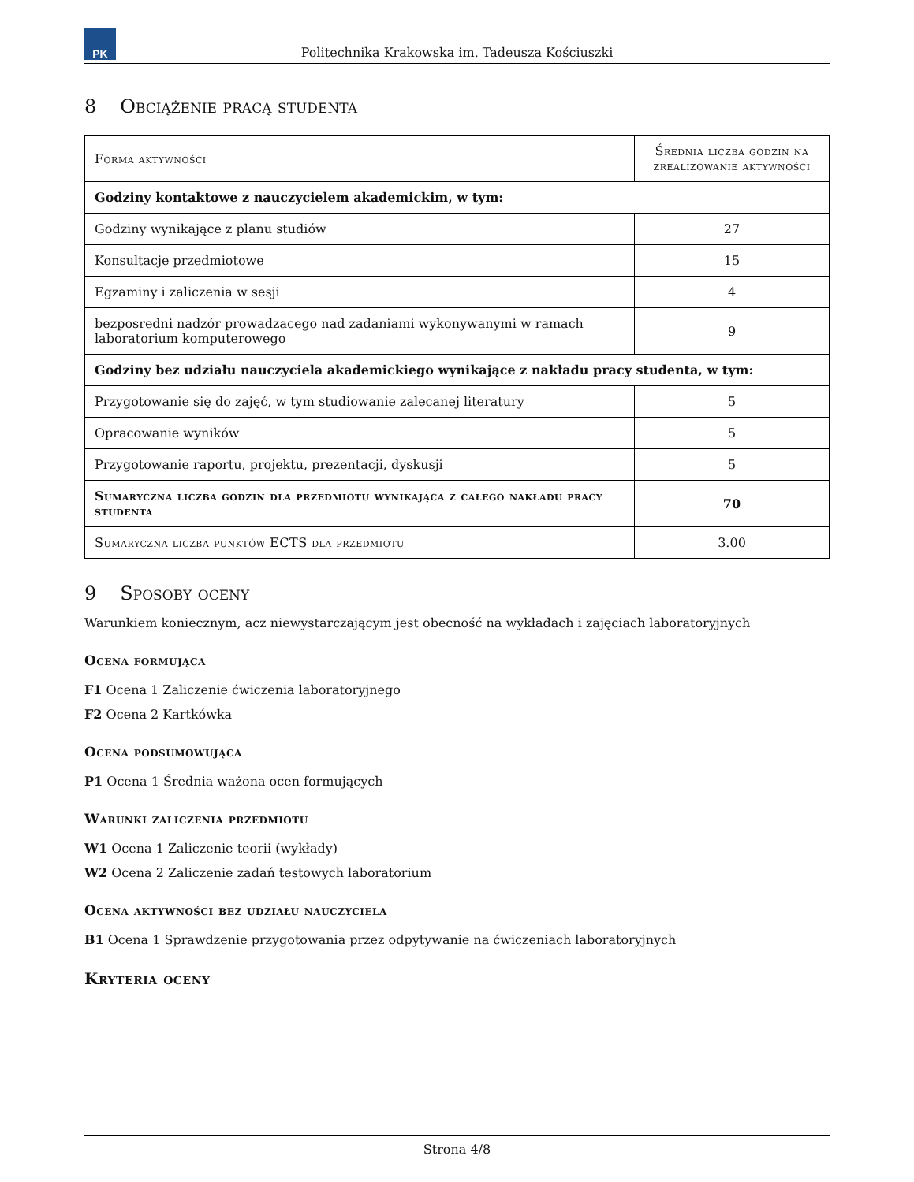PK
Politechnika Krakowska im. Tadeusza Kościuszki
8 Obciążenie pracą studenta
| Forma aktywności | Średnia liczba godzin na zrealizowanie aktywności |
| --- | --- |
| Godziny kontaktowe z nauczycielem akademickim, w tym: | |
| Godziny wynikające z planu studiów | 27 |
| Konsultacje przedmiotowe | 15 |
| Egzaminy i zaliczenia w sesji | 4 |
| bezposredni nadzór prowadzacego nad zadaniami wykonywanymi w ramach laboratorium komputerowego | 9 |
| Godziny bez udziału nauczyciela akademickiego wynikające z nakładu pracy studenta, w tym: | |
| Przygotowanie się do zajęć, w tym studiowanie zalecanej literatury | 5 |
| Opracowanie wyników | 5 |
| Przygotowanie raportu, projektu, prezentacji, dyskusji | 5 |
| Sumaryczna liczba godzin dla przedmiotu wynikająca z całego nakładu pracy studenta | 70 |
| Sumaryczna liczba punktów ECTS dla przedmiotu | 3.00 |
9 Sposoby oceny
Warunkiem koniecznym, acz niewystarczającym jest obecność na wykładach i zajęciach laboratoryjnych
Ocena formująca
F1 Ocena 1 Zaliczenie ćwiczenia laboratoryjnego
F2 Ocena 2 Kartkówka
Ocena podsumowująca
P1 Ocena 1 Średnia ważona ocen formujących
Warunki zaliczenia przedmiotu
W1 Ocena 1 Zaliczenie teorii (wykłady)
W2 Ocena 2 Zaliczenie zadań testowych laboratorium
Ocena aktywności bez udziału nauczyciela
B1 Ocena 1 Sprawdzenie przygotowania przez odpytywanie na ćwiczeniach laboratoryjnych
Kryteria oceny
Strona 4/8